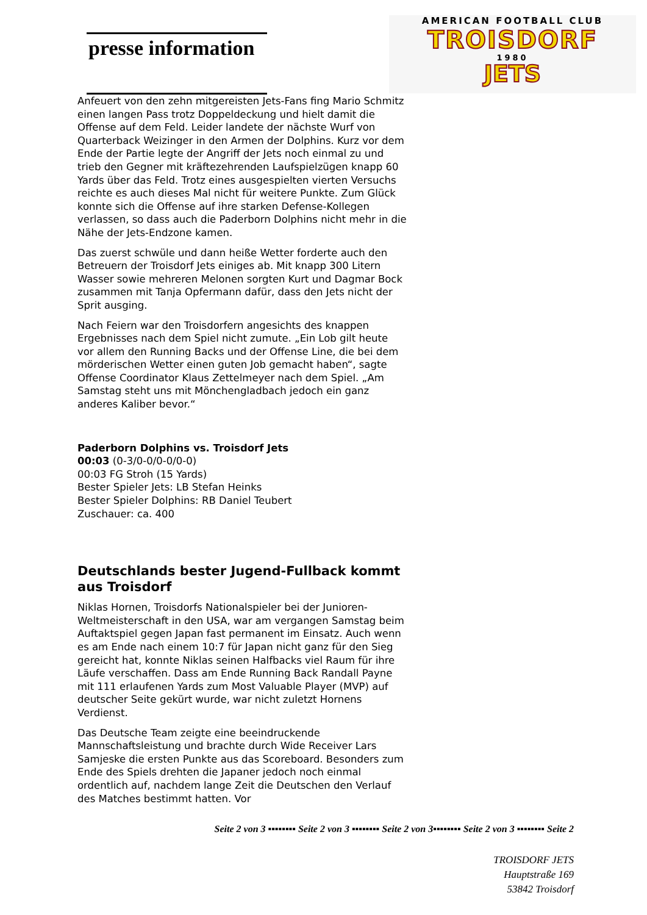presse information
AMERICAN FOOTBALL CLUB
TROISDORF
1980
JETS
Anfeuert von den zehn mitgereisten Jets-Fans fing Mario Schmitz einen langen Pass trotz Doppeldeckung und hielt damit die Offense auf dem Feld. Leider landete der nächste Wurf von Quarterback Weizinger in den Armen der Dolphins. Kurz vor dem Ende der Partie legte der Angriff der Jets noch einmal zu und trieb den Gegner mit kräftezehrenden Laufspielzügen knapp 60 Yards über das Feld. Trotz eines ausgespielten vierten Versuchs reichte es auch dieses Mal nicht für weitere Punkte. Zum Glück konnte sich die Offense auf ihre starken Defense-Kollegen verlassen, so dass auch die Paderborn Dolphins nicht mehr in die Nähe der Jets-Endzone kamen.
Das zuerst schwüle und dann heiße Wetter forderte auch den Betreuern der Troisdorf Jets einiges ab. Mit knapp 300 Litern Wasser sowie mehreren Melonen sorgten Kurt und Dagmar Bock zusammen mit Tanja Opfermann dafür, dass den Jets nicht der Sprit ausging.
Nach Feiern war den Troisdorfern angesichts des knappen Ergebnisses nach dem Spiel nicht zumute. „Ein Lob gilt heute vor allem den Running Backs und der Offense Line, die bei dem mörderischen Wetter einen guten Job gemacht haben“, sagte Offense Coordinator Klaus Zettelmeyer nach dem Spiel. „Am Samstag steht uns mit Mönchengladbach jedoch ein ganz anderes Kaliber bevor.“
Paderborn Dolphins vs. Troisdorf Jets
00:03 (0-3/0-0/0-0/0-0)
00:03 FG Stroh (15 Yards)
Bester Spieler Jets: LB Stefan Heinks
Bester Spieler Dolphins: RB Daniel Teubert
Zuschauer: ca. 400
Deutschlands bester Jugend-Fullback kommt aus Troisdorf
Niklas Hornen, Troisdorfs Nationalspieler bei der Junioren-Weltmeisterschaft in den USA, war am vergangen Samstag beim Auftaktspiel gegen Japan fast permanent im Einsatz. Auch wenn es am Ende nach einem 10:7 für Japan nicht ganz für den Sieg gereicht hat, konnte Niklas seinen Halfbacks viel Raum für ihre Läufe verschaffen. Dass am Ende Running Back Randall Payne mit 111 erlaufenen Yards zum Most Valuable Player (MVP) auf deutscher Seite gekürt wurde, war nicht zuletzt Hornens Verdienst.
Das Deutsche Team zeigte eine beeindruckende Mannschaftsleistung und brachte durch Wide Receiver Lars Samjeske die ersten Punkte aus das Scoreboard. Besonders zum Ende des Spiels drehten die Japaner jedoch noch einmal ordentlich auf, nachdem lange Zeit die Deutschen den Verlauf des Matches bestimmt hatten. Vor
Seite 2 von 3 ▪▪▪▪▪▪▪▪ Seite 2 von 3 ▪▪▪▪▪▪▪▪ Seite 2 von 3▪▪▪▪▪▪▪▪ Seite 2 von 3 ▪▪▪▪▪▪▪▪ Seite 2
TROISDORF JETS
Hauptstraße 169
53842 Troisdorf